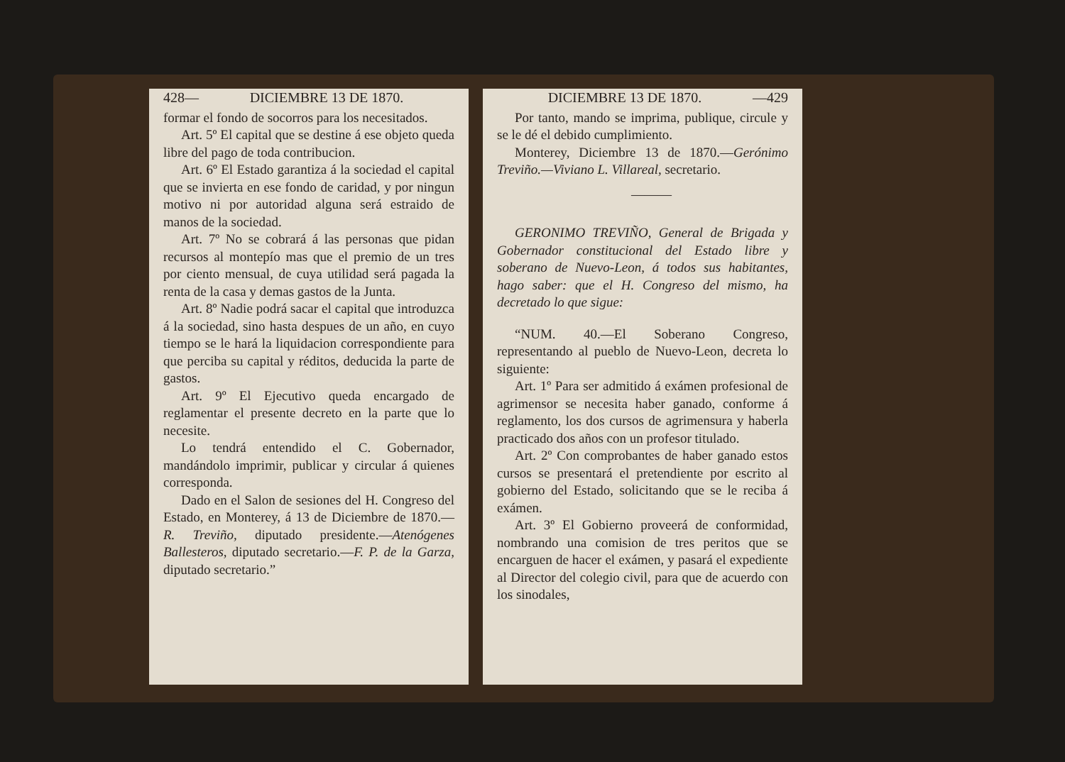428— DICIEMBRE 13 DE 1870.
formar el fondo de socorros para los necesitados.
Art. 5º El capital que se destine á ese objeto queda libre del pago de toda contribucion.
Art. 6º El Estado garantiza á la sociedad el capital que se invierta en ese fondo de caridad, y por ningun motivo ni por autoridad alguna será estraido de manos de la sociedad.
Art. 7º No se cobrará á las personas que pidan recursos al montepío mas que el premio de un tres por ciento mensual, de cuya utilidad será pagada la renta de la casa y demas gastos de la Junta.
Art. 8º Nadie podrá sacar el capital que introduzca á la sociedad, sino hasta despues de un año, en cuyo tiempo se le hará la liquidacion correspondiente para que perciba su capital y réditos, deducida la parte de gastos.
Art. 9º El Ejecutivo queda encargado de reglamentar el presente decreto en la parte que lo necesite.
Lo tendrá entendido el C. Gobernador, mandándolo imprimir, publicar y circular á quienes corresponda.
Dado en el Salon de sesiones del H. Congreso del Estado, en Monterey, á 13 de Diciembre de 1870.—R. Treviño, diputado presidente.—Atenógenes Ballesteros, diputado secretario.—F. P. de la Garza, diputado secretario.”
DICIEMBRE 13 DE 1870. —429
Por tanto, mando se imprima, publique, circule y se le dé el debido cumplimiento.
Monterey, Diciembre 13 de 1870.—Gerónimo Treviño.—Viviano L. Villareal, secretario.
———
GERONIMO TREVIÑO, General de Brigada y Gobernador constitucional del Estado libre y soberano de Nuevo-Leon, á todos sus habitantes, hago saber: que el H. Congreso del mismo, ha decretado lo que sigue:
“NUM. 40.—El Soberano Congreso, representando al pueblo de Nuevo-Leon, decreta lo siguiente:
Art. 1º Para ser admitido á exámen profesional de agrimensor se necesita haber ganado, conforme á reglamento, los dos cursos de agrimensura y haberla practicado dos años con un profesor titulado.
Art. 2º Con comprobantes de haber ganado estos cursos se presentará el pretendiente por escrito al gobierno del Estado, solicitando que se le reciba á exámen.
Art. 3º El Gobierno proveerá de conformidad, nombrando una comision de tres peritos que se encarguen de hacer el exámen, y pasará el expediente al Director del colegio civil, para que de acuerdo con los sinodales,